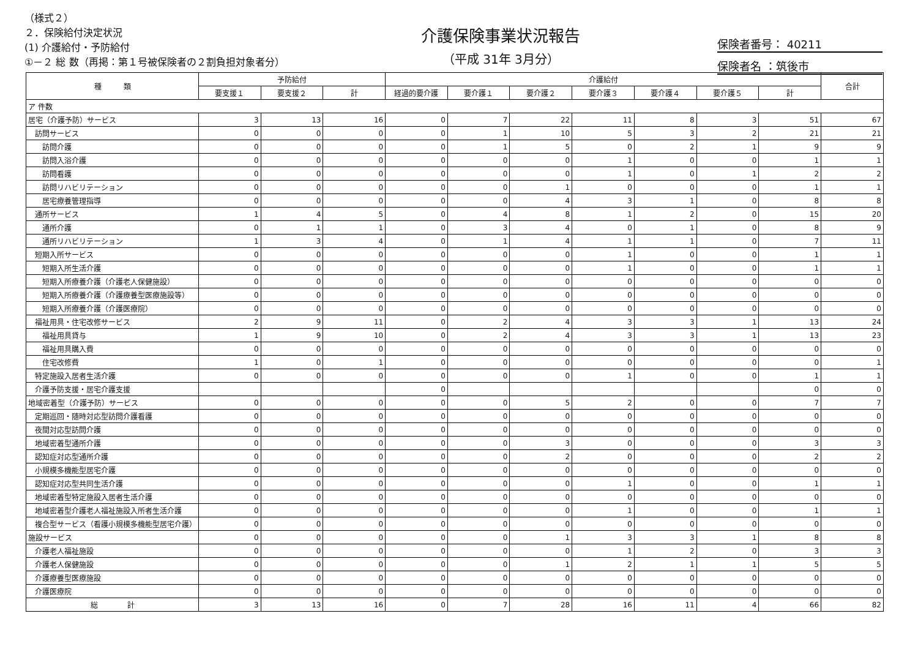（様式２）
２．保険給付決定状況
(1) 介護給付・予防給付
①－２ 総 数（再掲：第１号被保険者の２割負担対象者分）
介護保険事業状況報告
（平成 31年 3月分）
保険者番号： 40211
保険者名 ：筑後市
| 種 類 | 予防給付 | | | 介護給付 | | | | | | | 合計 |
| --- | --- | --- | --- | --- | --- | --- | --- | --- | --- | --- | --- |
| | 要支援１ | 要支援２ | 計 | 経過的要介護 | 要介護１ | 要介護２ | 要介護３ | 要介護４ | 要介護５ | 計 | |
| ア 件数 | | | | | | | | | | | |
| 居宅（介護予防）サービス | 3 | 13 | 16 | 0 | 7 | 22 | 11 | 8 | 3 | 51 | 67 |
| 訪問サービス | 0 | 0 | 0 | 0 | 1 | 10 | 5 | 3 | 2 | 21 | 21 |
| 訪問介護 | 0 | 0 | 0 | 0 | 1 | 5 | 0 | 2 | 1 | 9 | 9 |
| 訪問入浴介護 | 0 | 0 | 0 | 0 | 0 | 0 | 1 | 0 | 0 | 1 | 1 |
| 訪問看護 | 0 | 0 | 0 | 0 | 0 | 0 | 1 | 0 | 1 | 2 | 2 |
| 訪問リハビリテーション | 0 | 0 | 0 | 0 | 0 | 1 | 0 | 0 | 0 | 1 | 1 |
| 居宅療養管理指導 | 0 | 0 | 0 | 0 | 0 | 4 | 3 | 1 | 0 | 8 | 8 |
| 通所サービス | 1 | 4 | 5 | 0 | 4 | 8 | 1 | 2 | 0 | 15 | 20 |
| 通所介護 | 0 | 1 | 1 | 0 | 3 | 4 | 0 | 1 | 0 | 8 | 9 |
| 通所リハビリテーション | 1 | 3 | 4 | 0 | 1 | 4 | 1 | 1 | 0 | 7 | 11 |
| 短期入所サービス | 0 | 0 | 0 | 0 | 0 | 0 | 1 | 0 | 0 | 1 | 1 |
| 短期入所生活介護 | 0 | 0 | 0 | 0 | 0 | 0 | 1 | 0 | 0 | 1 | 1 |
| 短期入所療養介護（介護老人保健施設） | 0 | 0 | 0 | 0 | 0 | 0 | 0 | 0 | 0 | 0 | 0 |
| 短期入所療養介護（介護療養型医療施設等） | 0 | 0 | 0 | 0 | 0 | 0 | 0 | 0 | 0 | 0 | 0 |
| 短期入所療養介護（介護医療院） | 0 | 0 | 0 | 0 | 0 | 0 | 0 | 0 | 0 | 0 | 0 |
| 福祉用具・住宅改修サービス | 2 | 9 | 11 | 0 | 2 | 4 | 3 | 3 | 1 | 13 | 24 |
| 福祉用具貸与 | 1 | 9 | 10 | 0 | 2 | 4 | 3 | 3 | 1 | 13 | 23 |
| 福祉用具購入費 | 0 | 0 | 0 | 0 | 0 | 0 | 0 | 0 | 0 | 0 | 0 |
| 住宅改修費 | 1 | 0 | 1 | 0 | 0 | 0 | 0 | 0 | 0 | 0 | 1 |
| 特定施設入居者生活介護 | 0 | 0 | 0 | 0 | 0 | 0 | 1 | 0 | 0 | 1 | 1 |
| 介護予防支援・居宅介護支援 | | | | 0 | | | | | | 0 | 0 |
| 地域密着型（介護予防）サービス | 0 | 0 | 0 | 0 | 0 | 5 | 2 | 0 | 0 | 7 | 7 |
| 定期巡回・随時対応型訪問介護看護 | 0 | 0 | 0 | 0 | 0 | 0 | 0 | 0 | 0 | 0 | 0 |
| 夜間対応型訪問介護 | 0 | 0 | 0 | 0 | 0 | 0 | 0 | 0 | 0 | 0 | 0 |
| 地域密着型通所介護 | 0 | 0 | 0 | 0 | 0 | 3 | 0 | 0 | 0 | 3 | 3 |
| 認知症対応型通所介護 | 0 | 0 | 0 | 0 | 0 | 2 | 0 | 0 | 0 | 2 | 2 |
| 小規模多機能型居宅介護 | 0 | 0 | 0 | 0 | 0 | 0 | 0 | 0 | 0 | 0 | 0 |
| 認知症対応型共同生活介護 | 0 | 0 | 0 | 0 | 0 | 0 | 1 | 0 | 0 | 1 | 1 |
| 地域密着型特定施設入居者生活介護 | 0 | 0 | 0 | 0 | 0 | 0 | 0 | 0 | 0 | 0 | 0 |
| 地域密着型介護老人福祉施設入所者生活介護 | 0 | 0 | 0 | 0 | 0 | 0 | 1 | 0 | 0 | 1 | 1 |
| 複合型サービス（看護小規模多機能型居宅介護） | 0 | 0 | 0 | 0 | 0 | 0 | 0 | 0 | 0 | 0 | 0 |
| 施設サービス | 0 | 0 | 0 | 0 | 0 | 1 | 3 | 3 | 1 | 8 | 8 |
| 介護老人福祉施設 | 0 | 0 | 0 | 0 | 0 | 0 | 1 | 2 | 0 | 3 | 3 |
| 介護老人保健施設 | 0 | 0 | 0 | 0 | 0 | 1 | 2 | 1 | 1 | 5 | 5 |
| 介護療養型医療施設 | 0 | 0 | 0 | 0 | 0 | 0 | 0 | 0 | 0 | 0 | 0 |
| 介護医療院 | 0 | 0 | 0 | 0 | 0 | 0 | 0 | 0 | 0 | 0 | 0 |
| 総 計 | 3 | 13 | 16 | 0 | 7 | 28 | 16 | 11 | 4 | 66 | 82 |